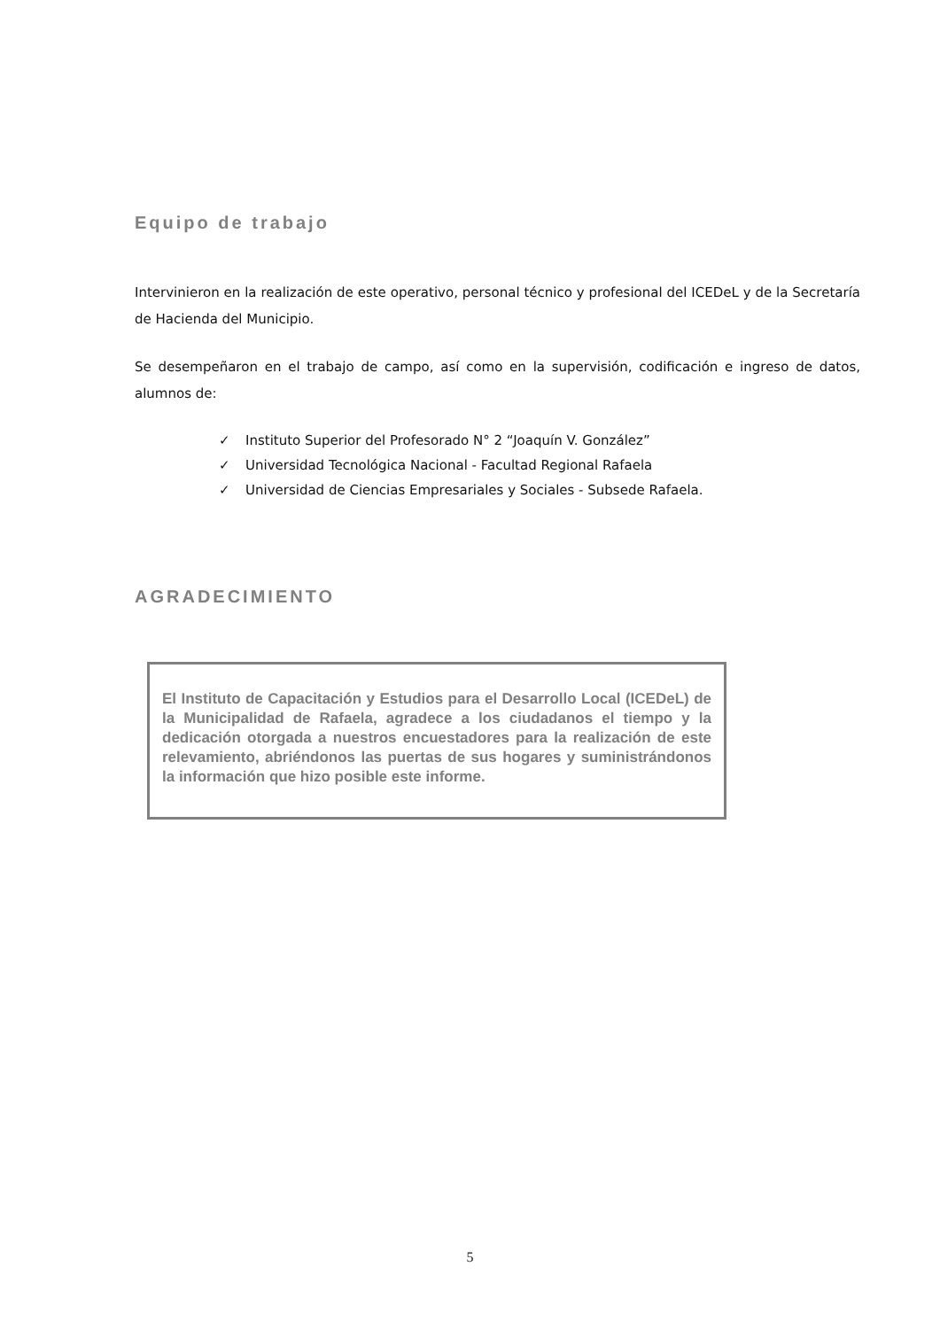Equipo de trabajo
Intervinieron en la realización de este operativo, personal técnico y profesional del ICEDeL y de la Secretaría de Hacienda del Municipio.
Se desempeñaron en el trabajo de campo, así como en la supervisión, codificación e ingreso de datos, alumnos de:
✓ Instituto Superior del Profesorado N° 2 “Joaquín V. González”
✓ Universidad Tecnológica Nacional - Facultad Regional Rafaela
✓ Universidad de Ciencias Empresariales y Sociales - Subsede Rafaela.
AGRADECIMIENTO
El Instituto de Capacitación y Estudios para el Desarrollo Local (ICEDeL) de la Municipalidad de Rafaela, agradece a los ciudadanos el tiempo y la dedicación otorgada a nuestros encuestadores para la realización de este relevamiento, abriéndonos las puertas de sus hogares y suministrándonos la información que hizo posible este informe.
5